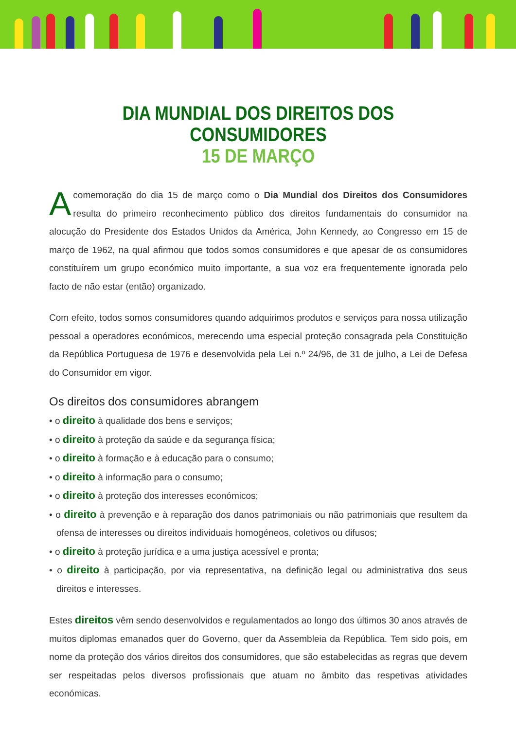DIA MUNDIAL DOS DIREITOS DOS CONSUMIDORES
15 DE MARÇO
Acomemoração do dia 15 de março como o Dia Mundial dos Direitos dos Consumidores resulta do primeiro reconhecimento público dos direitos fundamentais do consumidor na alocução do Presidente dos Estados Unidos da América, John Kennedy, ao Congresso em 15 de março de 1962, na qual afirmou que todos somos consumidores e que apesar de os consumidores constituírem um grupo económico muito importante, a sua voz era frequentemente ignorada pelo facto de não estar (então) organizado.
Com efeito, todos somos consumidores quando adquirimos produtos e serviços para nossa utilização pessoal a operadores económicos, merecendo uma especial proteção consagrada pela Constituição da República Portuguesa de 1976 e desenvolvida pela Lei n.º 24/96, de 31 de julho, a Lei de Defesa do Consumidor em vigor.
Os direitos dos consumidores abrangem
• o direito à qualidade dos bens e serviços;
• o direito à proteção da saúde e da segurança física;
• o direito à formação e à educação para o consumo;
• o direito à informação para o consumo;
• o direito à proteção dos interesses económicos;
• o direito à prevenção e à reparação dos danos patrimoniais ou não patrimoniais que resultem da ofensa de interesses ou direitos individuais homogéneos, coletivos ou difusos;
• o direito à proteção jurídica e a uma justiça acessível e pronta;
• o direito à participação, por via representativa, na definição legal ou administrativa dos seus direitos e interesses.
Estes direitos vêm sendo desenvolvidos e regulamentados ao longo dos últimos 30 anos através de muitos diplomas emanados quer do Governo, quer da Assembleia da República. Tem sido pois, em nome da proteção dos vários direitos dos consumidores, que são estabelecidas as regras que devem ser respeitadas pelos diversos profissionais que atuam no âmbito das respetivas atividades económicas.